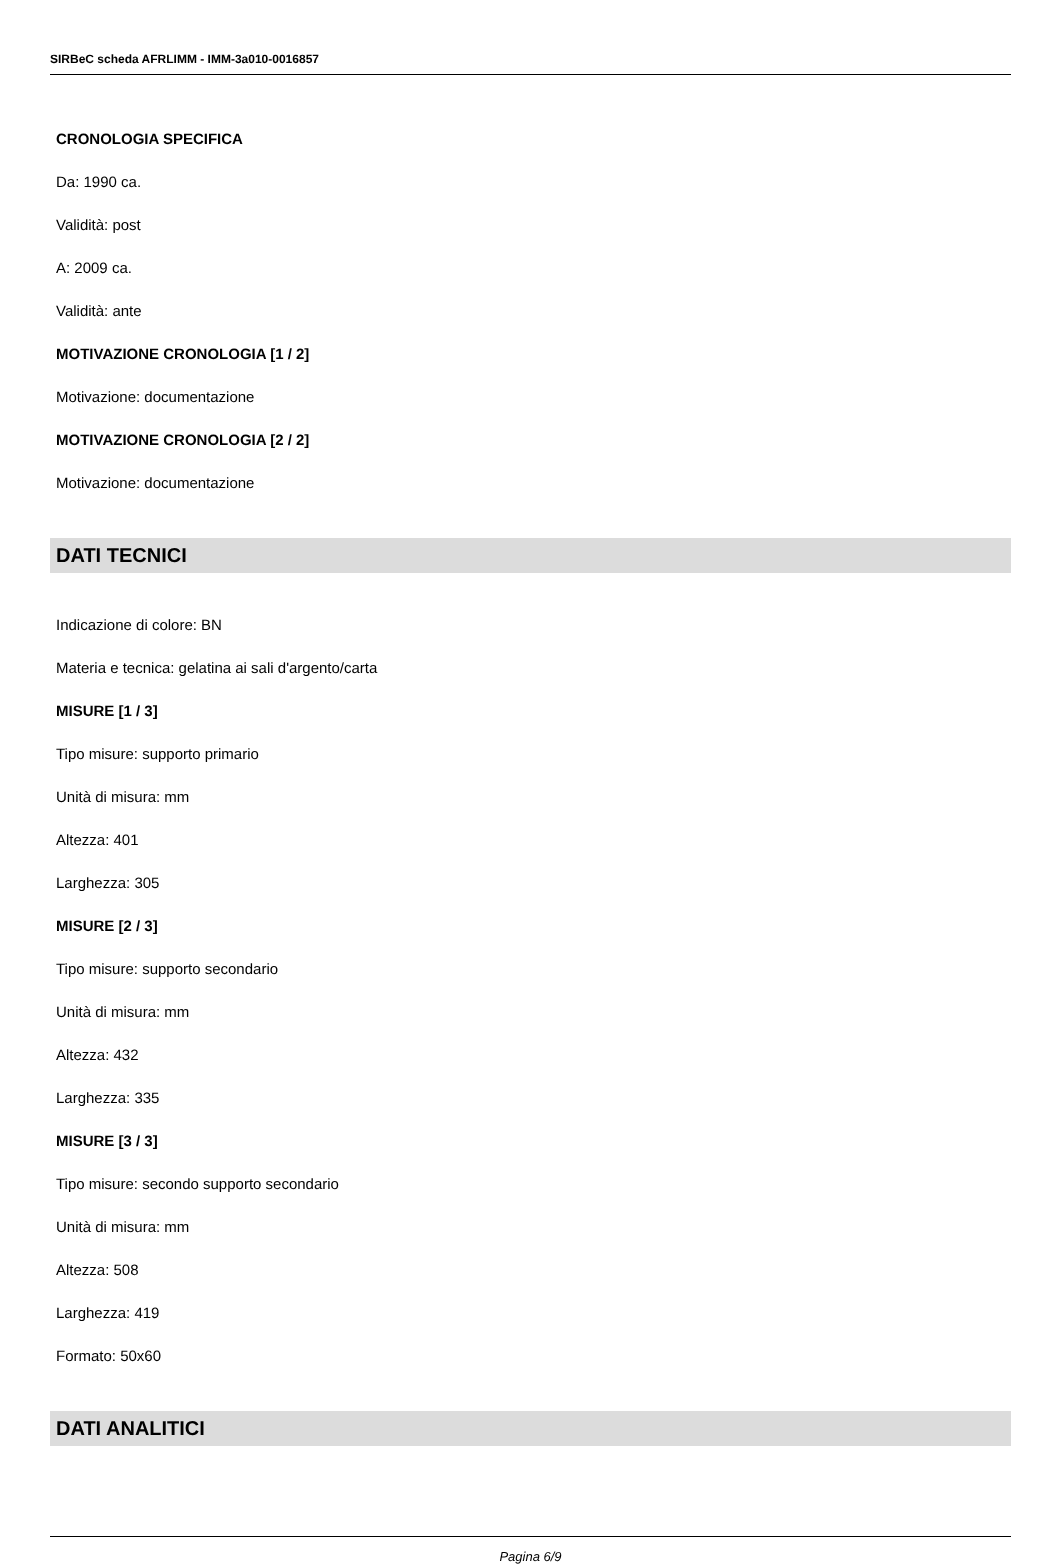SIRBeC scheda AFRLIMM - IMM-3a010-0016857
CRONOLOGIA SPECIFICA
Da: 1990 ca.
Validità: post
A: 2009 ca.
Validità: ante
MOTIVAZIONE CRONOLOGIA [1 / 2]
Motivazione: documentazione
MOTIVAZIONE CRONOLOGIA [2 / 2]
Motivazione: documentazione
DATI TECNICI
Indicazione di colore: BN
Materia e tecnica: gelatina ai sali d'argento/carta
MISURE [1 / 3]
Tipo misure: supporto primario
Unità di misura: mm
Altezza: 401
Larghezza: 305
MISURE [2 / 3]
Tipo misure: supporto secondario
Unità di misura: mm
Altezza: 432
Larghezza: 335
MISURE [3 / 3]
Tipo misure: secondo supporto secondario
Unità di misura: mm
Altezza: 508
Larghezza: 419
Formato: 50x60
DATI ANALITICI
Pagina 6/9